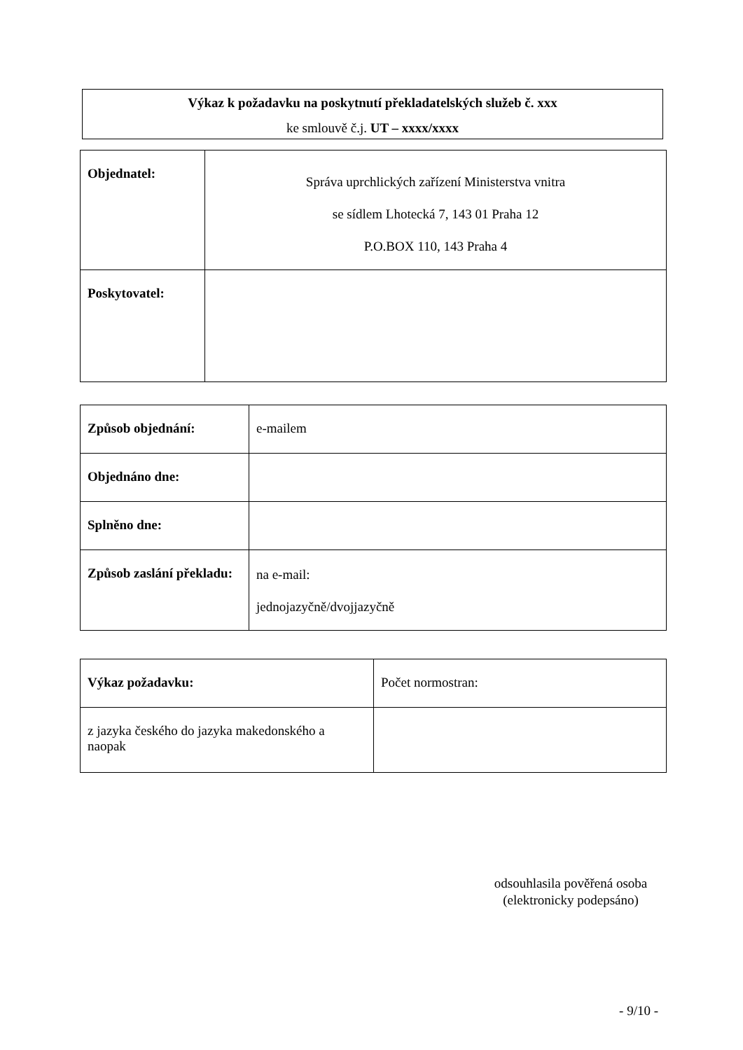Výkaz k požadavku na poskytnutí překladatelských služeb č. xxx
ke smlouvě č.j. UT – xxxx/xxxx
| Objednatel: | Správa uprchlických zařízení Ministerstva vnitra se sídlem Lhotecká 7, 143 01 Praha 12 P.O.BOX 110, 143 Praha 4 |
| Poskytovatel: | |
| Způsob objednání: | e-mailem |
| Objednáno dne: | |
| Splněno dne: | |
| Způsob zaslání překladu: | na e-mail: jednojazyčně/dvojjazyčně |
| Výkaz požadavku: | Počet normostran: |
| z jazyka českého do jazyka makedonského a naopak | |
odsouhlasila pověřená osoba
(elektronicky podepsáno)
- 9/10 -